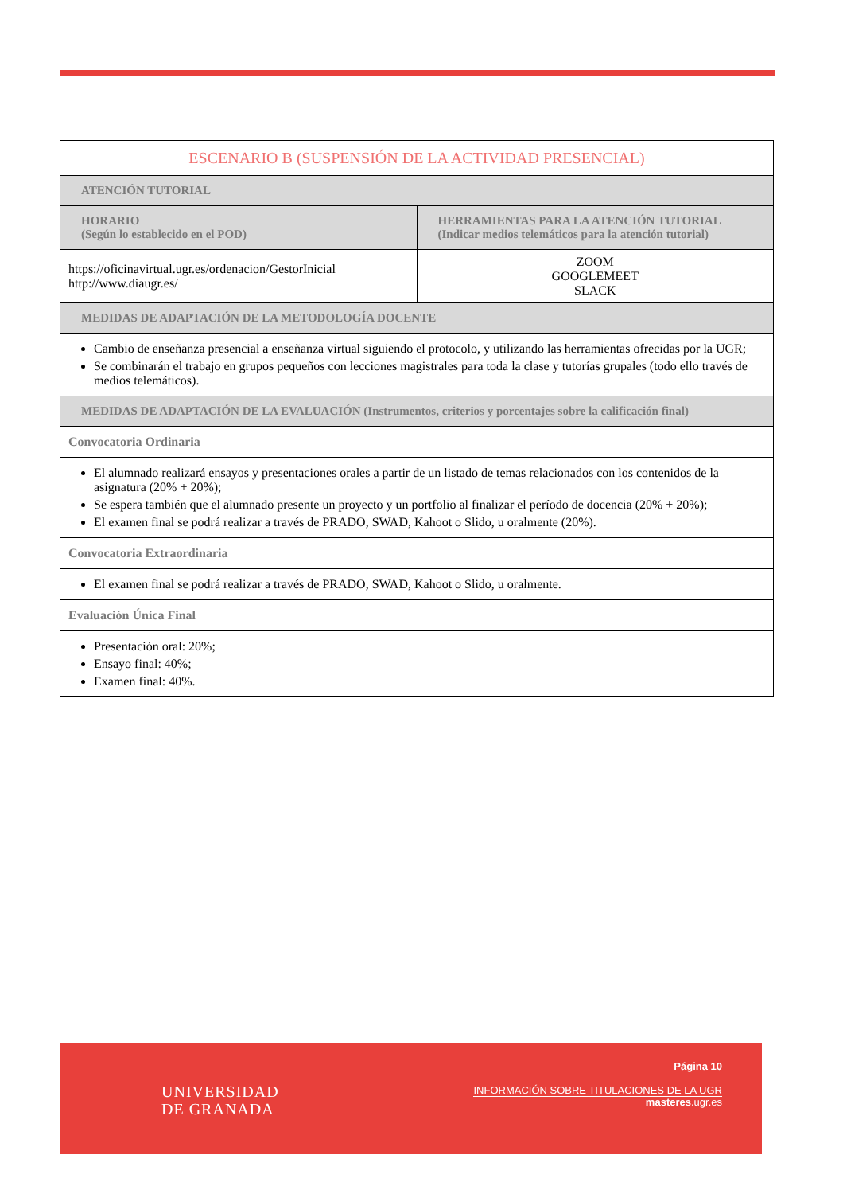| ESCENARIO B (SUSPENSIÓN DE LA ACTIVIDAD PRESENCIAL) | |
| --- | --- |
| ATENCIÓN TUTORIAL | |
| HORARIO (Según lo establecido en el POD) | HERRAMIENTAS PARA LA ATENCIÓN TUTORIAL (Indicar medios telemáticos para la atención tutorial) |
| https://oficinavirtual.ugr.es/ordenacion/GestorInicial http://www.diaugr.es/ | ZOOM GOOGLEMEET SLACK |
| MEDIDAS DE ADAPTACIÓN DE LA METODOLOGÍA DOCENTE | |
| Cambio de enseñanza presencial a enseñanza virtual siguiendo el protocolo, y utilizando las herramientas ofrecidas por la UGR; Se combinarán el trabajo en grupos pequeños con lecciones magistrales para toda la clase y tutorías grupales (todo ello través de medios telemáticos). | |
| MEDIDAS DE ADAPTACIÓN DE LA EVALUACIÓN (Instrumentos, criterios y porcentajes sobre la calificación final) | |
| Convocatoria Ordinaria | |
| El alumnado realizará ensayos y presentaciones orales a partir de un listado de temas relacionados con los contenidos de la asignatura (20% + 20%); Se espera también que el alumnado presente un proyecto y un portfolio al finalizar el período de docencia (20% + 20%); El examen final se podrá realizar a través de PRADO, SWAD, Kahoot o Slido, u oralmente (20%). | |
| Convocatoria Extraordinaria | |
| El examen final se podrá realizar a través de PRADO, SWAD, Kahoot o Slido, u oralmente. | |
| Evaluación Única Final | |
| Presentación oral: 20%; Ensayo final: 40%; Examen final: 40%. | |
UNIVERSIDAD
DE GRANADA
Página 10
INFORMACIÓN SOBRE TITULACIONES DE LA UGR
masteres.ugr.es